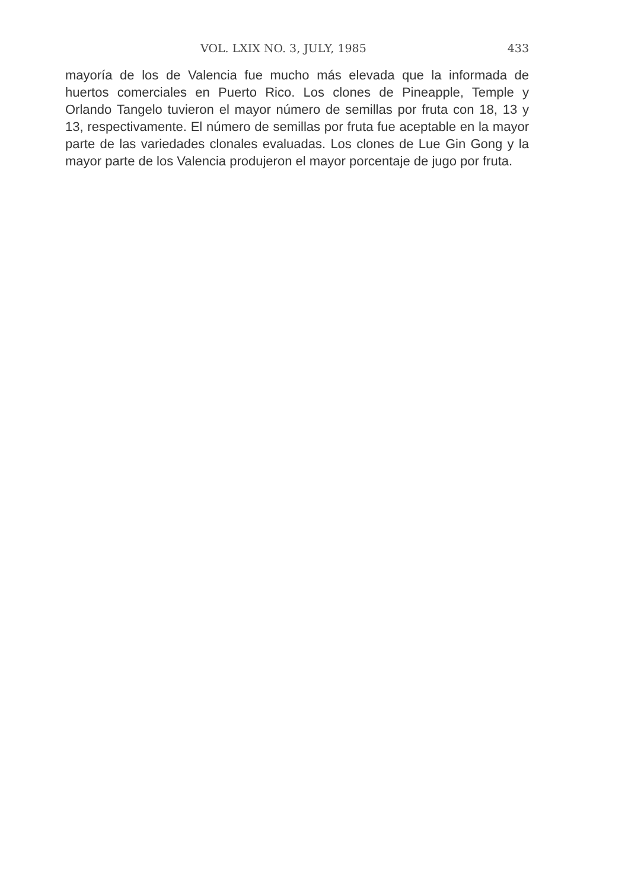VOL. LXIX NO. 3, JULY, 1985 433
mayoría de los de Valencia fue mucho más elevada que la informada de huertos comerciales en Puerto Rico. Los clones de Pineapple, Temple y Orlando Tangelo tuvieron el mayor número de semillas por fruta con 18, 13 y 13, respectivamente. El número de semillas por fruta fue aceptable en la mayor parte de las variedades clonales evaluadas. Los clones de Lue Gin Gong y la mayor parte de los Valencia produjeron el mayor porcentaje de jugo por fruta.